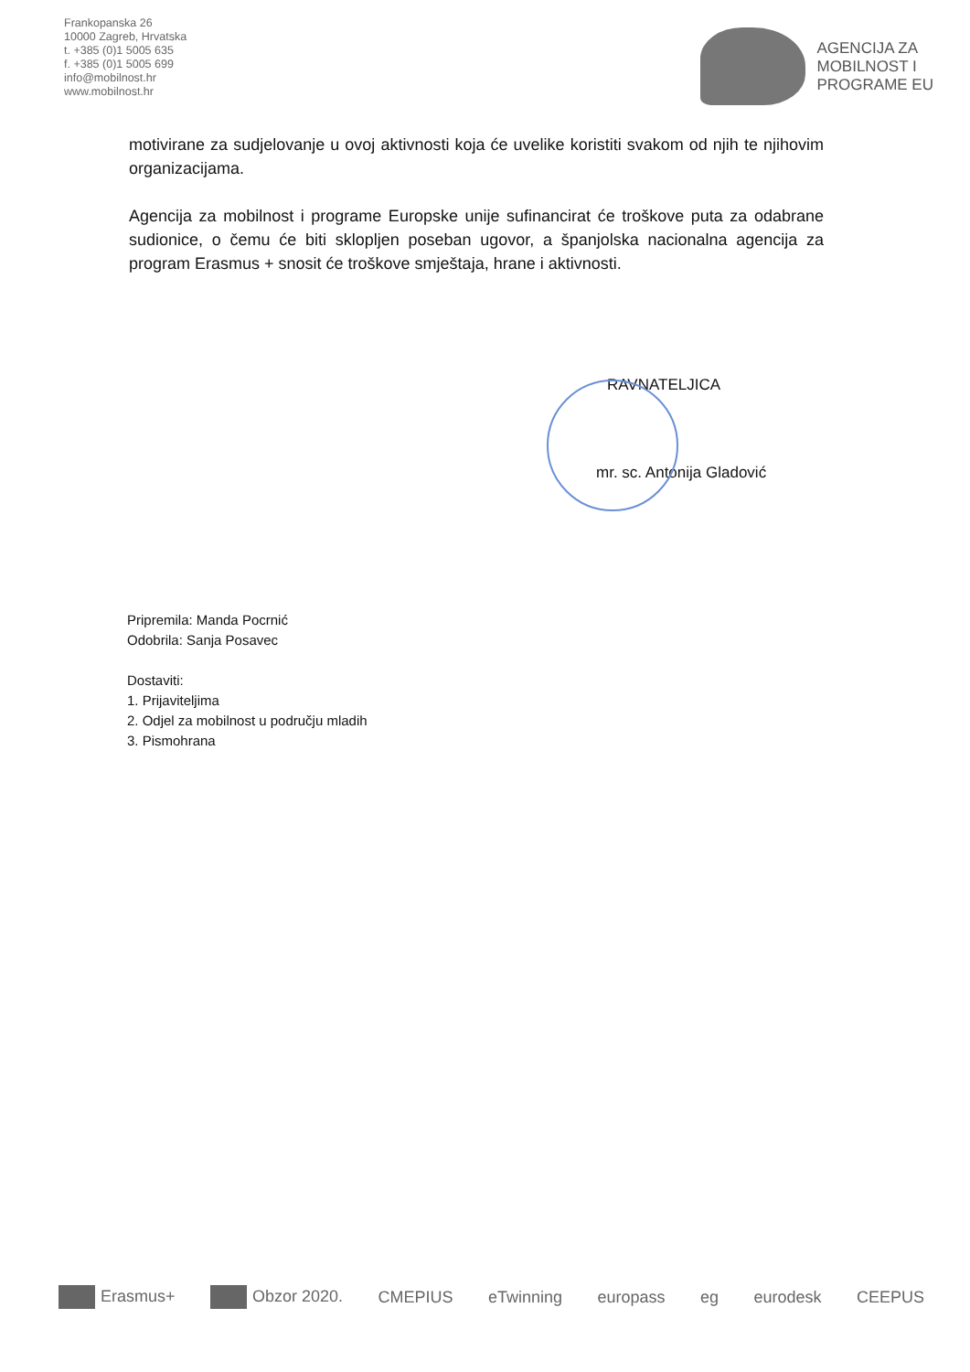Frankopanska 26
10000 Zagreb, Hrvatska
t. +385 (0)1 5005 635
f. +385 (0)1 5005 699
info@mobilnost.hr
www.mobilnost.hr
AGENCIJA ZA
MOBILNOST I
PROGRAME EU
motivirane za sudjelovanje u ovoj aktivnosti koja će uvelike koristiti svakom od njih te njihovim organizacijama.
Agencija za mobilnost i programe Europske unije sufinancirat će troškove puta za odabrane sudionice, o čemu će biti sklopljen poseban ugovor, a španjolska nacionalna agencija za program Erasmus + snosit će troškove smještaja, hrane i aktivnosti.
RAVNATELJICA
mr. sc. Antonija Gladović
Pripremila: Manda Pocrnić
Odobrila: Sanja Posavec
Dostaviti:
1. Prijaviteljima
2. Odjel za mobilnost u području mladih
3. Pismohrana
Erasmus+ Obzor 2020. CMEPIUS eTwinning europass eg eurodesk CEEPUS